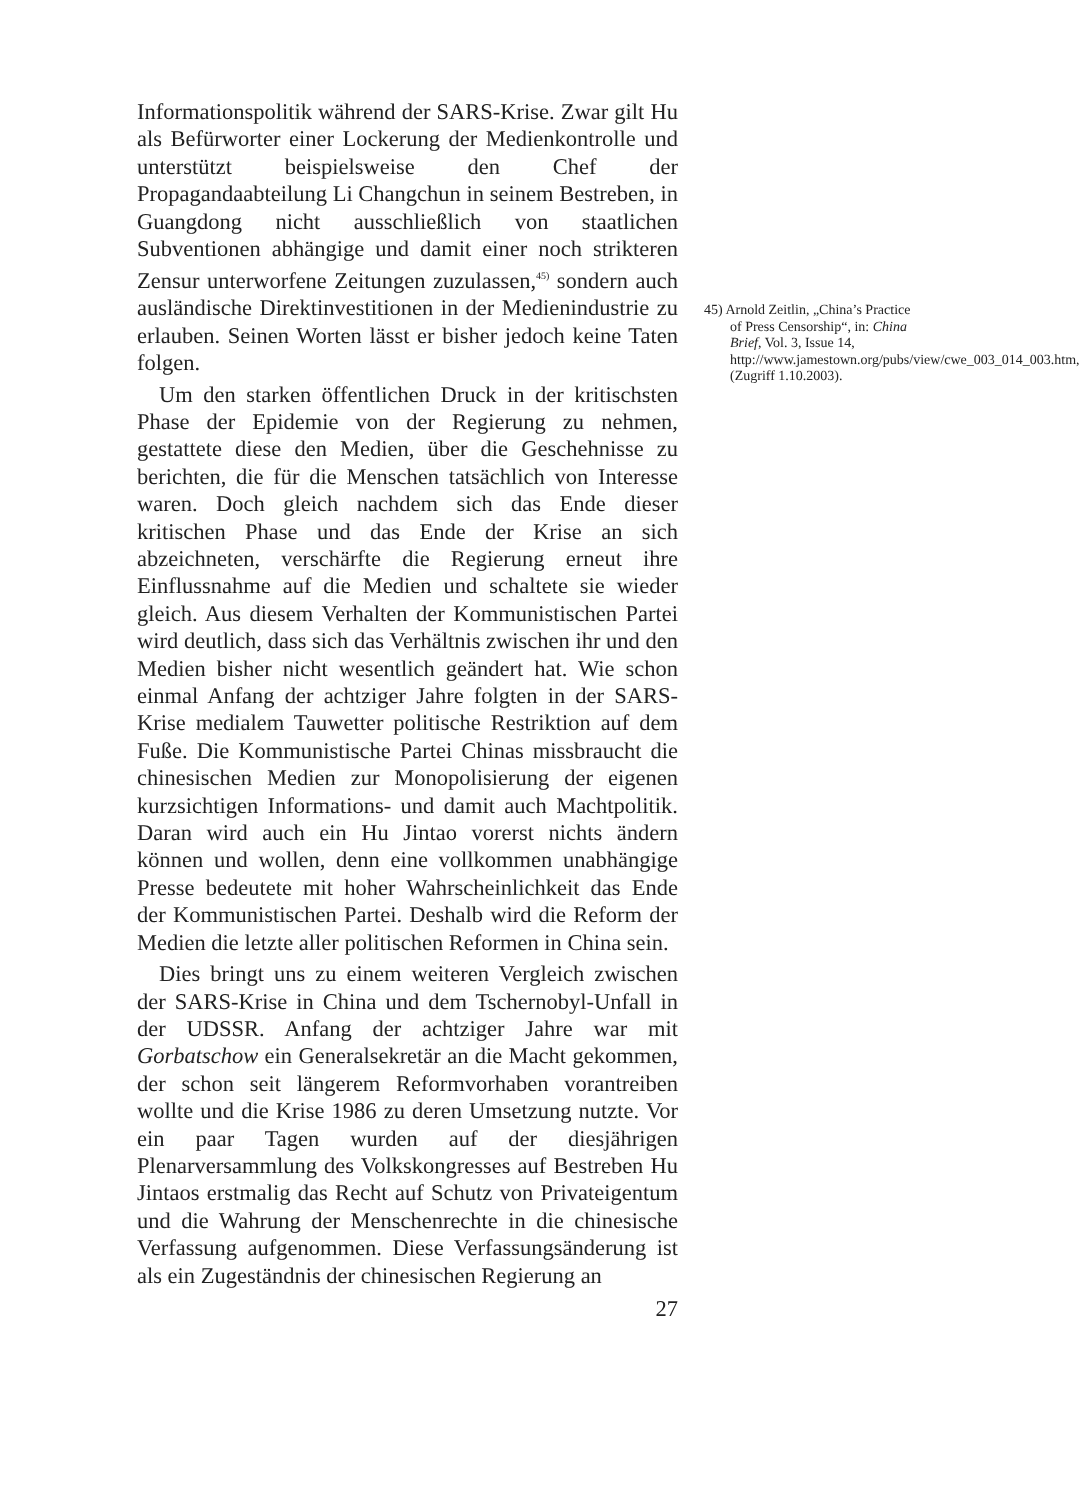Informationspolitik während der SARS-Krise. Zwar gilt Hu als Befürworter einer Lockerung der Medienkontrolle und unterstützt beispielsweise den Chef der Propagandaabteilung Li Changchun in seinem Bestreben, in Guangdong nicht ausschließlich von staatlichen Subventionen abhängige und damit einer noch strikteren Zensur unterworfene Zeitungen zuzulassen,<sup>45)</sup> sondern auch ausländische Direktinvestitionen in der Medienindustrie zu erlauben. Seinen Worten lässt er bisher jedoch keine Taten folgen.
Um den starken öffentlichen Druck in der kritischsten Phase der Epidemie von der Regierung zu nehmen, gestattete diese den Medien, über die Geschehnisse zu berichten, die für die Menschen tatsächlich von Interesse waren. Doch gleich nachdem sich das Ende dieser kritischen Phase und das Ende der Krise an sich abzeichneten, verschärfte die Regierung erneut ihre Einflussnahme auf die Medien und schaltete sie wieder gleich. Aus diesem Verhalten der Kommunistischen Partei wird deutlich, dass sich das Verhältnis zwischen ihr und den Medien bisher nicht wesentlich geändert hat. Wie schon einmal Anfang der achtziger Jahre folgten in der SARS-Krise medialem Tauwetter politische Restriktion auf dem Fuße. Die Kommunistische Partei Chinas missbraucht die chinesischen Medien zur Monopolisierung der eigenen kurzsichtigen Informations- und damit auch Machtpolitik. Daran wird auch ein Hu Jintao vorerst nichts ändern können und wollen, denn eine vollkommen unabhängige Presse bedeutete mit hoher Wahrscheinlichkeit das Ende der Kommunistischen Partei. Deshalb wird die Reform der Medien die letzte aller politischen Reformen in China sein.
Dies bringt uns zu einem weiteren Vergleich zwischen der SARS-Krise in China und dem Tschernobyl-Unfall in der UDSSR. Anfang der achtziger Jahre war mit Gorbatschow ein Generalsekretär an die Macht gekommen, der schon seit längerem Reformvorhaben vorantreiben wollte und die Krise 1986 zu deren Umsetzung nutzte. Vor ein paar Tagen wurden auf der diesjährigen Plenarversammlung des Volkskongresses auf Bestreben Hu Jintaos erstmalig das Recht auf Schutz von Privateigentum und die Wahrung der Menschenrechte in die chinesische Verfassung aufgenommen. Diese Verfassungsänderung ist als ein Zugeständnis der chinesischen Regierung an
27
45) Arnold Zeitlin, „China’s Practice of Press Censorship“, in: China Brief, Vol. 3, Issue 14, http://www.jamestown.org/pubs/view/cwe_003_014_003.htm, (Zugriff 1.10.2003).